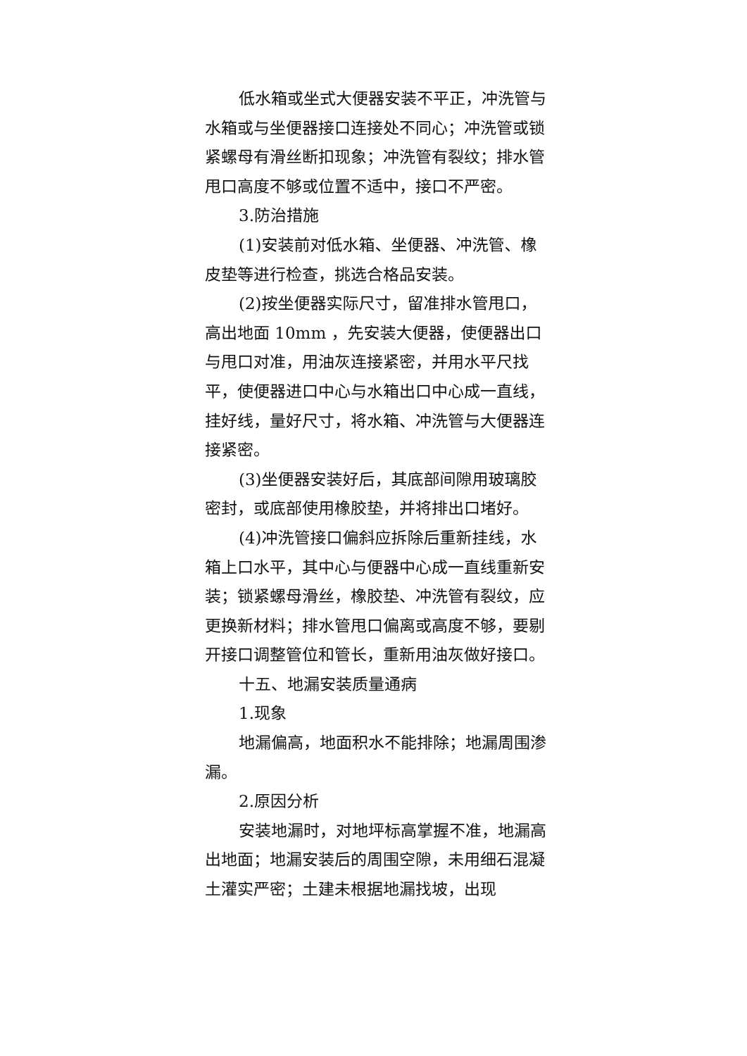低水箱或坐式大便器安装不平正，冲洗管与水箱或与坐便器接口连接处不同心；冲洗管或锁紧螺母有滑丝断扣现象；冲洗管有裂纹；排水管甩口高度不够或位置不适中，接口不严密。
3.防治措施
(1)安装前对低水箱、坐便器、冲洗管、橡皮垫等进行检查，挑选合格品安装。
(2)按坐便器实际尺寸，留准排水管甩口，高出地面 10mm ，先安装大便器，使便器出口与甩口对准，用油灰连接紧密，并用水平尺找平，使便器进口中心与水箱出口中心成一直线，挂好线，量好尺寸，将水箱、冲洗管与大便器连接紧密。
(3)坐便器安装好后，其底部间隙用玻璃胶密封，或底部使用橡胶垫，并将排出口堵好。
(4)冲洗管接口偏斜应拆除后重新挂线，水箱上口水平，其中心与便器中心成一直线重新安装；锁紧螺母滑丝，橡胶垫、冲洗管有裂纹，应更换新材料；排水管甩口偏离或高度不够，要剔开接口调整管位和管长，重新用油灰做好接口。
十五、地漏安装质量通病
1.现象
地漏偏高，地面积水不能排除；地漏周围渗漏。
2.原因分析
安装地漏时，对地坪标高掌握不准，地漏高出地面；地漏安装后的周围空隙，未用细石混凝土灌实严密；土建未根据地漏找坡，出现